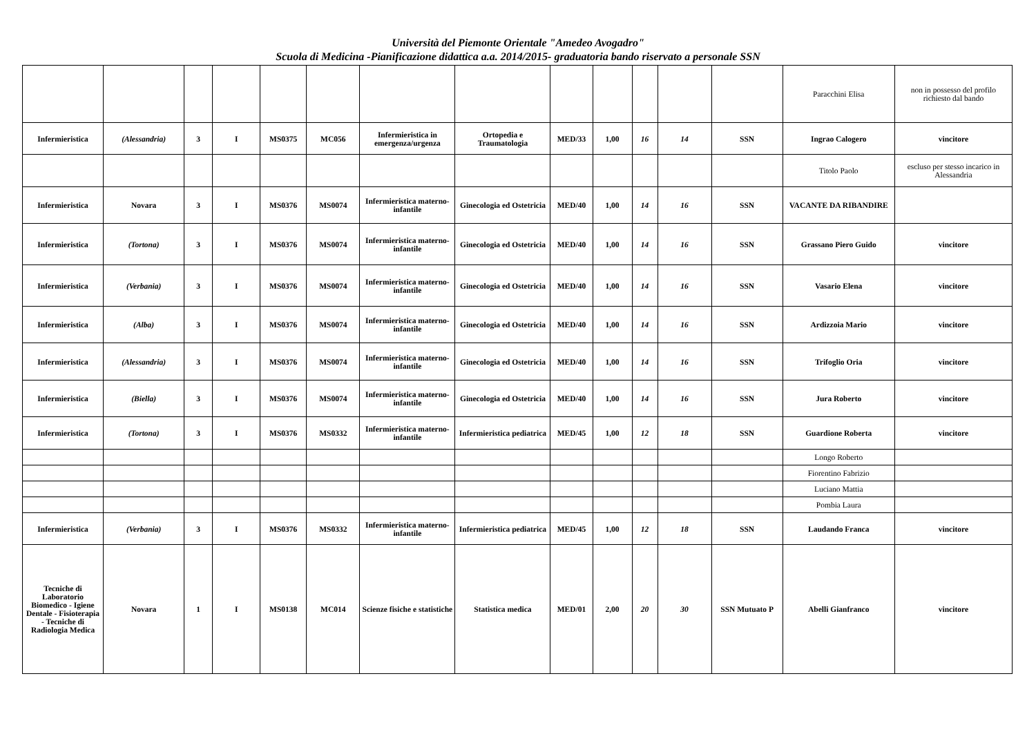Università del Piemonte Orientale "Amedeo Avogadro"
Scuola di Medicina -Pianificazione didattica a.a. 2014/2015- graduatoria bando riservato a personale SSN
| | | | | | | | | | | | | | Paracchini Elisa | non in possesso del profilo richiesto dal bando |
| Infermieristica | (Alessandria) | 3 | I | MS0375 | MC056 | Infermieristica in emergenza/urgenza | Ortopedia e Traumatologia | MED/33 | 1,00 | 16 | 14 | SSN | Ingrao Calogero | vincitore |
| | | | | | | | | | | | | | Titolo Paolo | escluso per stesso incarico in Alessandria |
| Infermieristica | Novara | 3 | I | MS0376 | MS0074 | Infermieristica materno-infantile | Ginecologia ed Ostetricia | MED/40 | 1,00 | 14 | 16 | SSN | VACANTE DA RIBANDIRE | |
| Infermieristica | (Tortona) | 3 | I | MS0376 | MS0074 | Infermieristica materno-infantile | Ginecologia ed Ostetricia | MED/40 | 1,00 | 14 | 16 | SSN | Grassano Piero Guido | vincitore |
| Infermieristica | (Verbania) | 3 | I | MS0376 | MS0074 | Infermieristica materno-infantile | Ginecologia ed Ostetricia | MED/40 | 1,00 | 14 | 16 | SSN | Vasario Elena | vincitore |
| Infermieristica | (Alba) | 3 | I | MS0376 | MS0074 | Infermieristica materno-infantile | Ginecologia ed Ostetricia | MED/40 | 1,00 | 14 | 16 | SSN | Ardizzoia Mario | vincitore |
| Infermieristica | (Alessandria) | 3 | I | MS0376 | MS0074 | Infermieristica materno-infantile | Ginecologia ed Ostetricia | MED/40 | 1,00 | 14 | 16 | SSN | Trifoglio Oria | vincitore |
| Infermieristica | (Biella) | 3 | I | MS0376 | MS0074 | Infermieristica materno-infantile | Ginecologia ed Ostetricia | MED/40 | 1,00 | 14 | 16 | SSN | Jura Roberto | vincitore |
| Infermieristica | (Tortona) | 3 | I | MS0376 | MS0332 | Infermieristica materno-infantile | Infermieristica pediatrica | MED/45 | 1,00 | 12 | 18 | SSN | Guardione Roberta | vincitore |
| | | | | | | | | | | | | | Longo Roberto | |
| | | | | | | | | | | | | | Fiorentino Fabrizio | |
| | | | | | | | | | | | | | Luciano Mattia | |
| | | | | | | | | | | | | | Pombia Laura | |
| Infermieristica | (Verbania) | 3 | I | MS0376 | MS0332 | Infermieristica materno-infantile | Infermieristica pediatrica | MED/45 | 1,00 | 12 | 18 | SSN | Laudando Franca | vincitore |
| Tecniche di Laboratorio Biomedico - Igiene Dentale - Fisioterapia - Tecniche di Radiologia Medica | Novara | 1 | I | MS0138 | MC014 | Scienze fisiche e statistiche | Statistica medica | MED/01 | 2,00 | 20 | 30 | SSN Mutuato P | Abelli Gianfranco | vincitore |